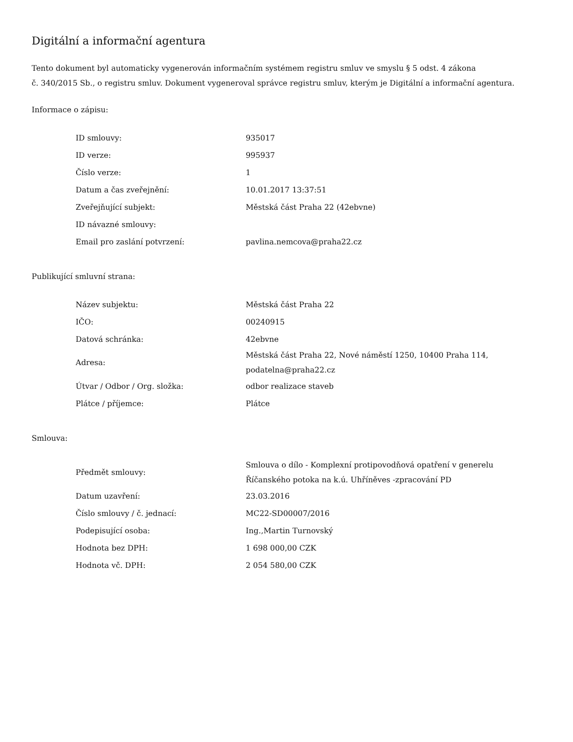Digitální a informační agentura
Tento dokument byl automaticky vygenerován informačním systémem registru smluv ve smyslu § 5 odst. 4 zákona
č. 340/2015 Sb., o registru smluv. Dokument vygeneroval správce registru smluv, kterým je Digitální a informační agentura.
Informace o zápisu:
| ID smlouvy: | 935017 |
| ID verze: | 995937 |
| Číslo verze: | 1 |
| Datum a čas zveřejnění: | 10.01.2017 13:37:51 |
| Zveřejňující subjekt: | Městská část Praha 22 (42ebvne) |
| ID návazné smlouvy: | |
| Email pro zaslání potvrzení: | pavlina.nemcova@praha22.cz |
Publikující smluvní strana:
| Název subjektu: | Městská část Praha 22 |
| IČO: | 00240915 |
| Datová schránka: | 42ebvne |
| Adresa: | Městská část Praha 22, Nové náměstí 1250, 10400 Praha 114, podatelna@praha22.cz |
| Útvar / Odbor / Org. složka: | odbor realizace staveb |
| Plátce / příjemce: | Plátce |
Smlouva:
| Předmět smlouvy: | Smlouva o dílo - Komplexní protipovodňová opatření v generelu Říčanského potoka na k.ú. Uhříněves -zpracování PD |
| Datum uzavření: | 23.03.2016 |
| Číslo smlouvy / č. jednací: | MC22-SD00007/2016 |
| Podepisující osoba: | Ing.,Martin Turnovský |
| Hodnota bez DPH: | 1 698 000,00 CZK |
| Hodnota vč. DPH: | 2 054 580,00 CZK |